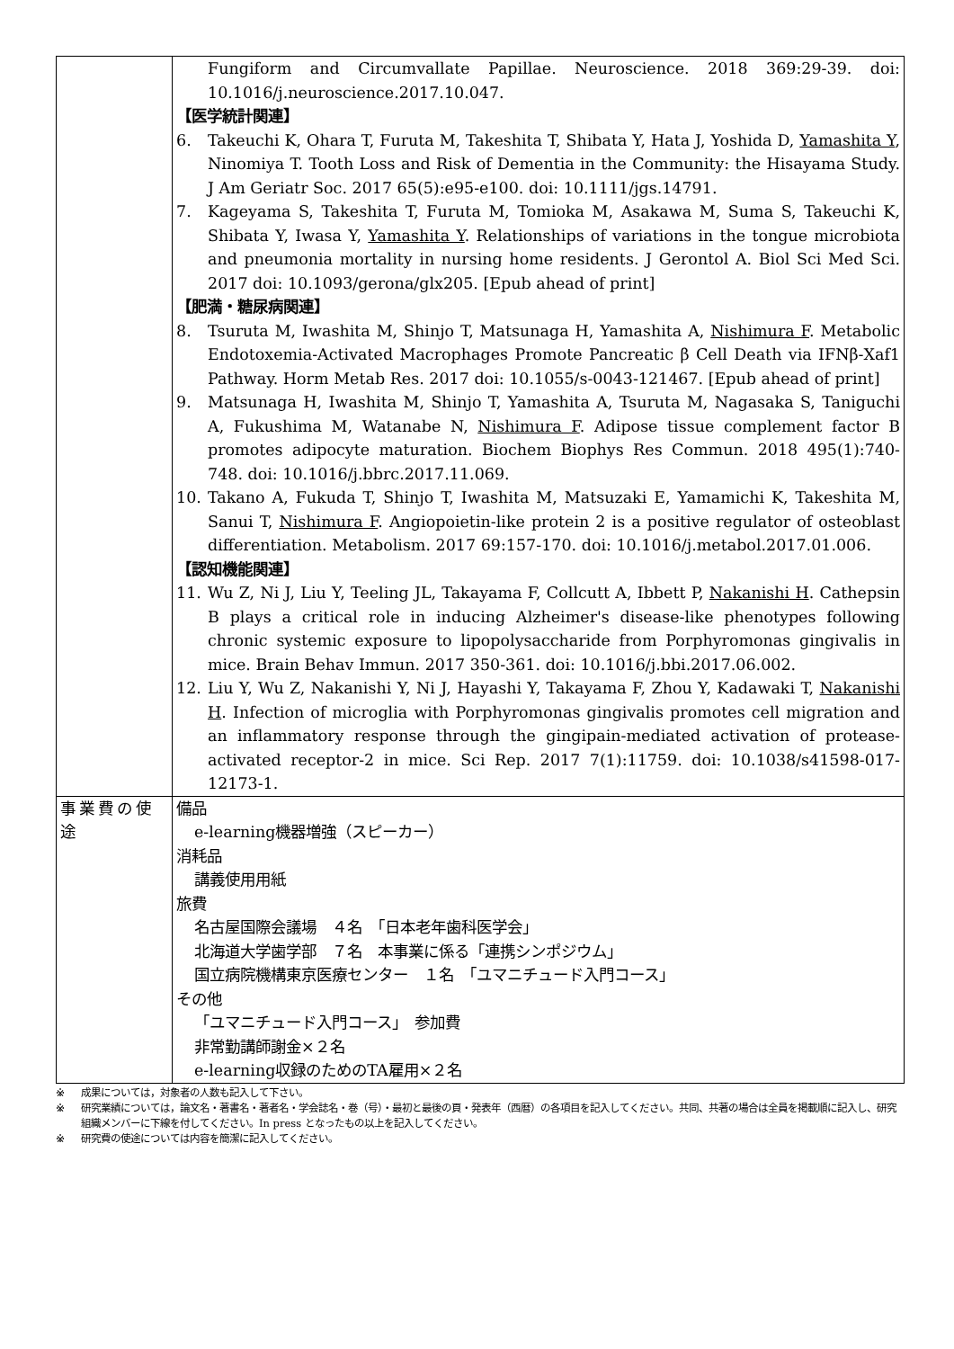| | Fungiform and Circumvallate Papillae. Neuroscience. 2018 369:29-39. doi: 10.1016/j.neuroscience.2017.10.047. 【医学統計関連】 6. Takeuchi K, Ohara T, Furuta M, Takeshita T, Shibata Y, Hata J, Yoshida D, Yamashita Y , Ninomiya T. Tooth Loss and Risk of Dementia in the Community: the Hisayama Study. J Am Geriatr Soc. 2017 65(5):e95-e100. doi: 10.1111/jgs.14791. 7. Kageyama S, Takeshita T, Furuta M, Tomioka M, Asakawa M, Suma S, Takeuchi K, Shibata Y, Iwasa Y, Yamashita Y . Relationships of variations in the tongue microbiota and pneumonia mortality in nursing home residents. J Gerontol A. Biol Sci Med Sci. 2017 doi: 10.1093/gerona/glx205. [Epub ahead of print] 【肥満・糖尿病関連】 8. Tsuruta M, Iwashita M, Shinjo T, Matsunaga H, Yamashita A, Nishimura F . Metabolic Endotoxemia-Activated Macrophages Promote Pancreatic β Cell Death via IFNβ-Xaf1 Pathway. Horm Metab Res. 2017 doi: 10.1055/s-0043-121467. [Epub ahead of print] 9. Matsunaga H, Iwashita M, Shinjo T, Yamashita A, Tsuruta M, Nagasaka S, Taniguchi A, Fukushima M, Watanabe N, Nishimura F . Adipose tissue complement factor B promotes adipocyte maturation. Biochem Biophys Res Commun. 2018 495(1):740-748. doi: 10.1016/j.bbrc.2017.11.069. 10. Takano A, Fukuda T, Shinjo T, Iwashita M, Matsuzaki E, Yamamichi K, Takeshita M, Sanui T, Nishimura F . Angiopoietin-like protein 2 is a positive regulator of osteoblast differentiation. Metabolism. 2017 69:157-170. doi: 10.1016/j.metabol.2017.01.006. 【認知機能関連】 11. Wu Z, Ni J, Liu Y, Teeling JL, Takayama F, Collcutt A, Ibbett P, Nakanishi H . Cathepsin B plays a critical role in inducing Alzheimer's disease-like phenotypes following chronic systemic exposure to lipopolysaccharide from Porphyromonas gingivalis in mice. Brain Behav Immun. 2017 350-361. doi: 10.1016/j.bbi.2017.06.002. 12. Liu Y, Wu Z, Nakanishi Y, Ni J, Hayashi Y, Takayama F, Zhou Y, Kadawaki T, Nakanishi H . Infection of microglia with Porphyromonas gingivalis promotes cell migration and an inflammatory response through the gingipain-mediated activation of protease-activated receptor-2 in mice. Sci Rep. 2017 7(1):11759. doi: 10.1038/s41598-017-12173-1. |
| 事業費の使途 | 備品 e-learning機器増強（スピーカー） 消耗品 講義使用用紙 旅費 名古屋国際会議場 ４名 「日本老年歯科医学会」 北海道大学歯学部 ７名 本事業に係る「連携シンポジウム」 国立病院機構東京医療センター １名 「ユマニチュード入門コース」 その他 「ユマニチュード入門コース」 参加費 非常勤講師謝金×２名 e-learning収録のためのTA雇用×２名 |
※ 成果については，対象者の人数も記入して下さい。
※ 研究業績については，論文名・著書名・著者名・学会誌名・巻（号）・最初と最後の頁・発表年（西暦）の各項目を記入してください。共同、共著の場合は全員を掲載順に記入し、研究組織メンバーに下線を付してください。In press となったもの以上を記入してください。
※ 研究費の使途については内容を簡潔に記入してください。